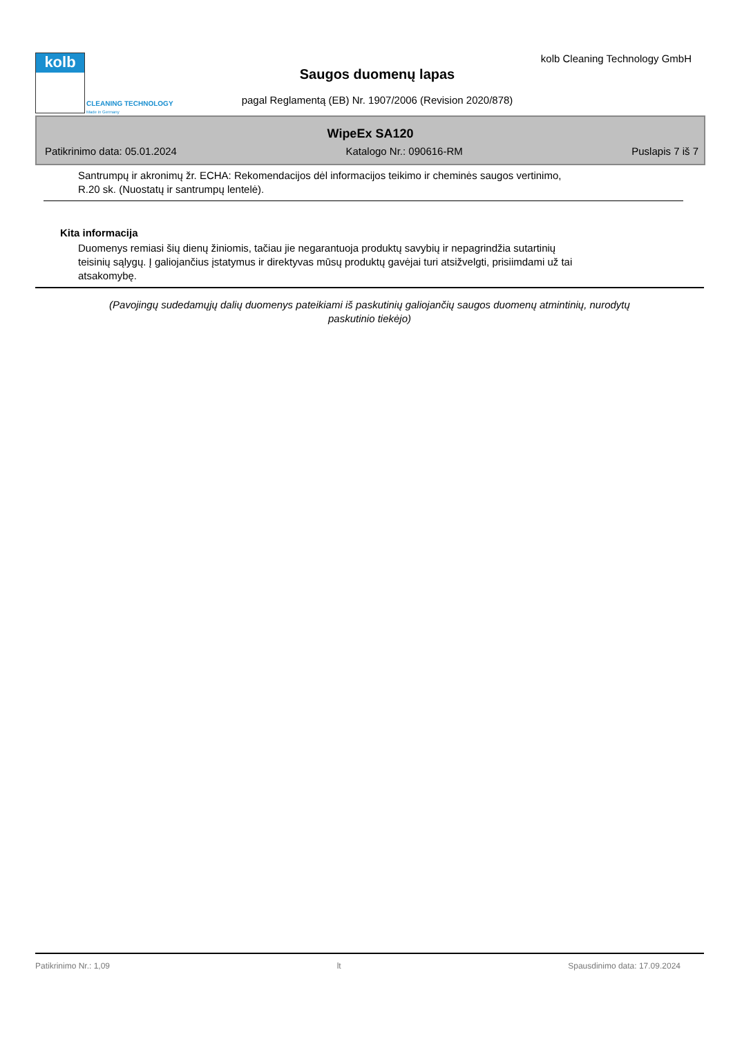kolb
CLEANING TECHNOLOGY
Made in Germany
kolb Cleaning Technology GmbH
Saugos duomenų lapas
pagal Reglamentą (EB) Nr. 1907/2006 (Revision 2020/878)
WipeEx SA120
Patikrinimo data: 05.01.2024 Katalogo Nr.: 090616-RM Puslapis 7 iš 7
Santrumpų ir akronimų žr. ECHA: Rekomendacijos dėl informacijos teikimo ir cheminės saugos vertinimo,
R.20 sk. (Nuostatų ir santrumpų lentelė).
Kita informacija
Duomenys remiasi šių dienų žiniomis, tačiau jie negarantuoja produktų savybių ir nepagrindžia sutartinių
teisinių sąlygų. Į galiojančius įstatymus ir direktyvas mūsų produktų gavėjai turi atsižvelgti, prisiimdami už tai
atsakomybę.
(Pavojingų sudedamųjų dalių duomenys pateikiami iš paskutinių galiojančių saugos duomenų atmintinių, nurodytų
paskutinio tiekėjo)
Patikrinimo Nr.: 1,09 lt Spausdinimo data: 17.09.2024